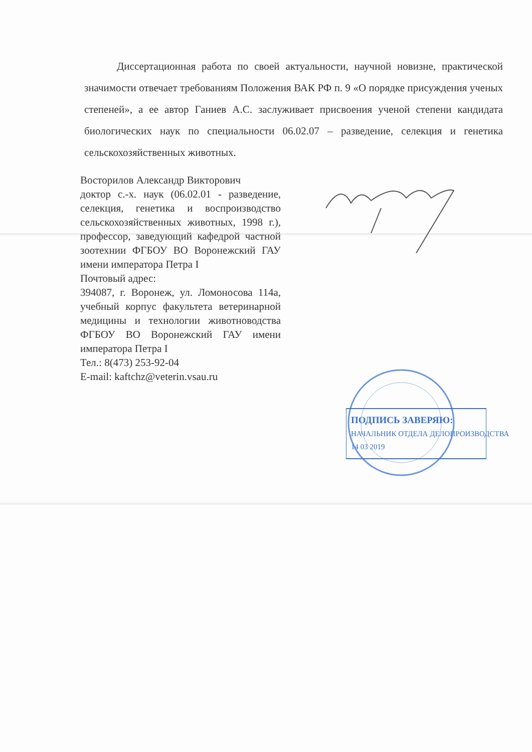Диссертационная работа по своей актуальности, научной новизне, практической значимости отвечает требованиям Положения ВАК РФ п. 9 «О порядке присуждения ученых степеней», а ее автор Ганиев А.С. заслуживает присвоения ученой степени кандидата биологических наук по специальности 06.02.07 – разведение, селекция и генетика сельскохозяйственных животных.
Восторилов Александр Викторович
доктор с.-х. наук (06.02.01 - разведение, селекция, генетика и воспроизводство сельскохозяйственных животных, 1998 г.), профессор, заведующий кафедрой частной зоотехнии ФГБОУ ВО Воронежский ГАУ имени императора Петра I
Почтовый адрес:
394087, г. Воронеж, ул. Ломоносова 114а, учебный корпус факультета ветеринарной медицины и технологии животноводства ФГБОУ ВО Воронежский ГАУ имени императора Петра I
Тел.: 8(473) 253-92-04
E-mail: kaftchz@veterin.vsau.ru
ПОДПИСЬ ЗАВЕРЯЮ:
НАЧАЛЬНИК ОТДЕЛА ДЕЛОПРОИЗВОДСТВА
14 03 2019